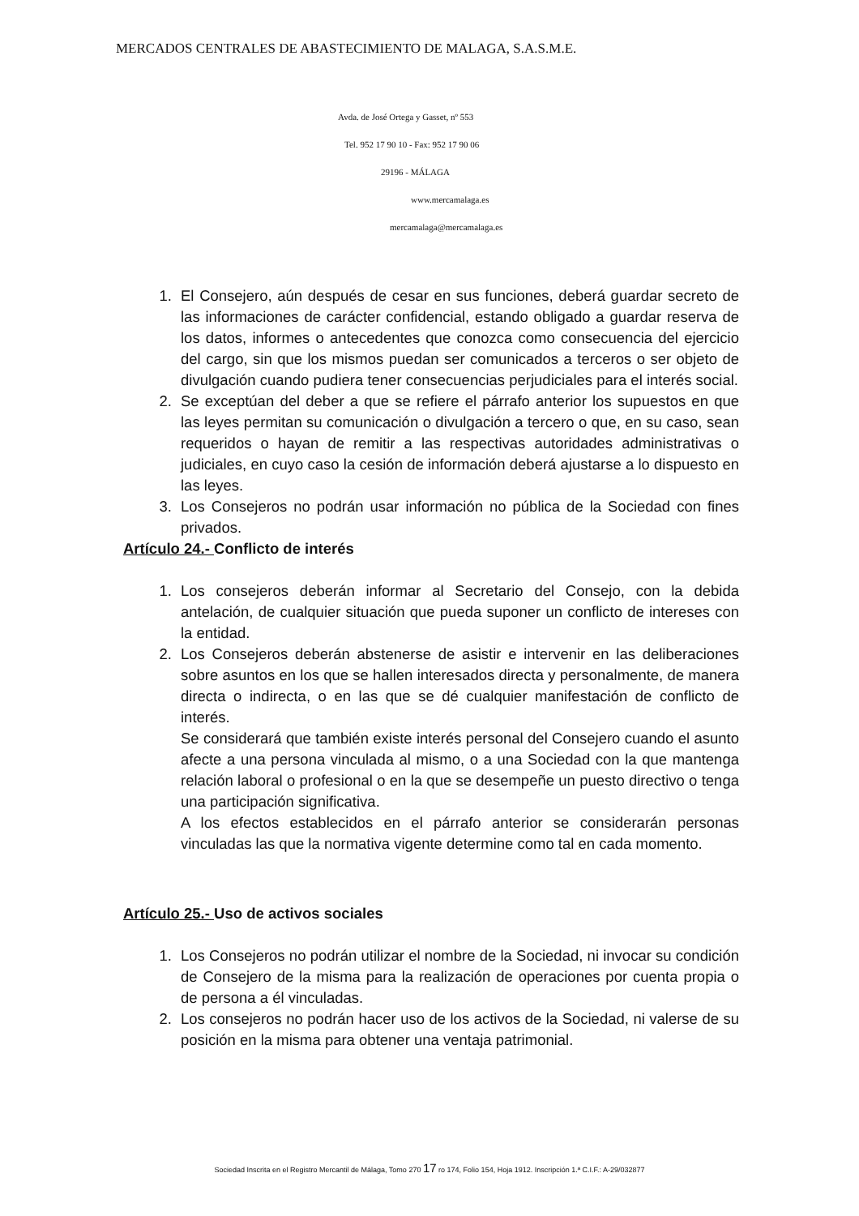MERCADOS CENTRALES DE ABASTECIMIENTO DE MALAGA, S.A.S.M.E.
Avda. de José Ortega y Gasset, nº 553
Tel. 952 17 90 10 - Fax: 952 17 90 06
29196 - MÁLAGA
www.mercamalaga.es
mercamalaga@mercamalaga.es
1. El Consejero, aún después de cesar en sus funciones, deberá guardar secreto de las informaciones de carácter confidencial, estando obligado a guardar reserva de los datos, informes o antecedentes que conozca como consecuencia del ejercicio del cargo, sin que los mismos puedan ser comunicados a terceros o ser objeto de divulgación cuando pudiera tener consecuencias perjudiciales para el interés social.
2. Se exceptúan del deber a que se refiere el párrafo anterior los supuestos en que las leyes permitan su comunicación o divulgación a tercero o que, en su caso, sean requeridos o hayan de remitir a las respectivas autoridades administrativas o judiciales, en cuyo caso la cesión de información deberá ajustarse a lo dispuesto en las leyes.
3. Los Consejeros no podrán usar información no pública de la Sociedad con fines privados.
Artículo 24.- Conflicto de interés
1. Los consejeros deberán informar al Secretario del Consejo, con la debida antelación, de cualquier situación que pueda suponer un conflicto de intereses con la entidad.
2. Los Consejeros deberán abstenerse de asistir e intervenir en las deliberaciones sobre asuntos en los que se hallen interesados directa y personalmente, de manera directa o indirecta, o en las que se dé cualquier manifestación de conflicto de interés.
Se considerará que también existe interés personal del Consejero cuando el asunto afecte a una persona vinculada al mismo, o a una Sociedad con la que mantenga relación laboral o profesional o en la que se desempeñe un puesto directivo o tenga una participación significativa.
A los efectos establecidos en el párrafo anterior se considerarán personas vinculadas las que la normativa vigente determine como tal en cada momento.
Artículo 25.- Uso de activos sociales
1. Los Consejeros no podrán utilizar el nombre de la Sociedad, ni invocar su condición de Consejero de la misma para la realización de operaciones por cuenta propia o de persona a él vinculadas.
2. Los consejeros no podrán hacer uso de los activos de la Sociedad, ni valerse de su posición en la misma para obtener una ventaja patrimonial.
Sociedad Inscrita en el Registro Mercantil de Málaga, Tomo 270 17 ro 174, Folio 154, Hoja 1912. Inscripción 1.ª C.I.F.: A-29/032877